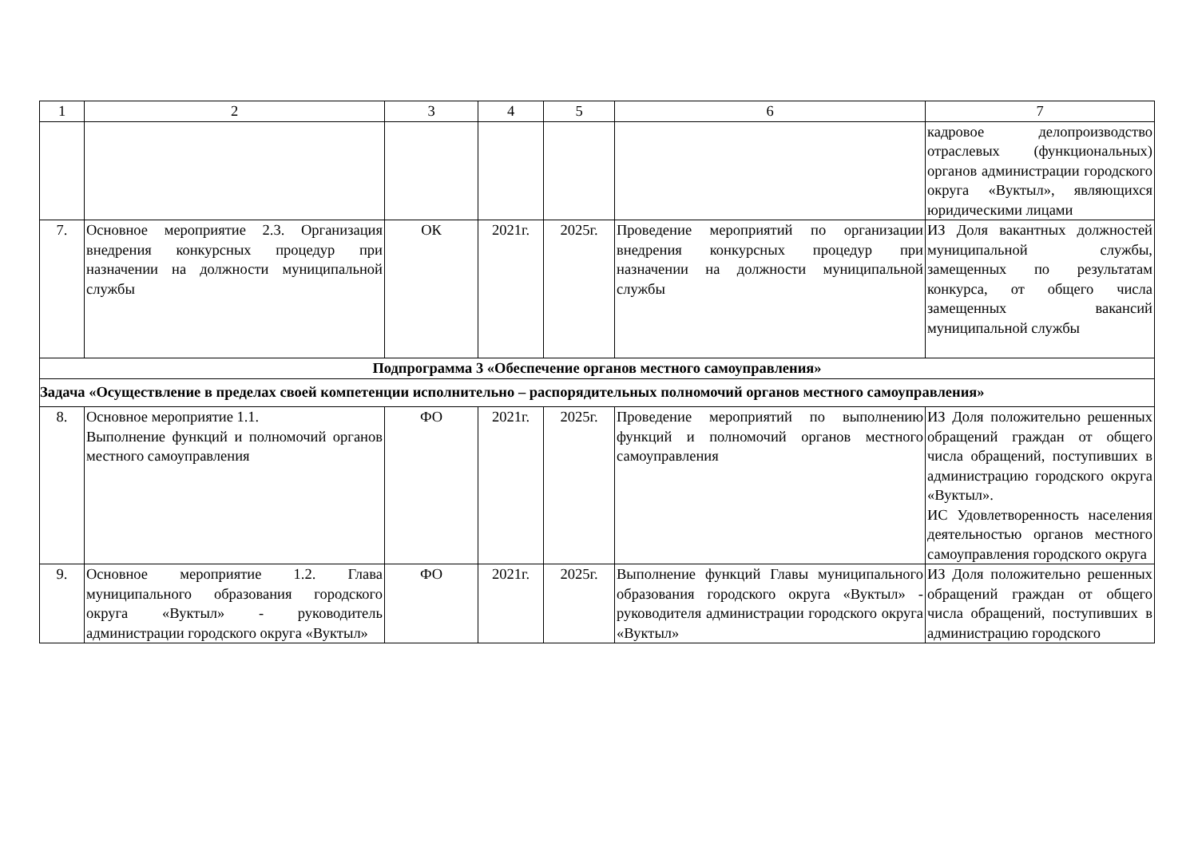| 1 | 2 | 3 | 4 | 5 | 6 | 7 |
| --- | --- | --- | --- | --- | --- | --- |
| | | | | | | кадровое делопроизводство отраслевых (функциональных) органов администрации городского округа «Вуктыл», являющихся юридическими лицами |
| 7. | Основное мероприятие 2.3. Организация внедрения конкурсных процедур при назначении на должности муниципальной службы | ОК | 2021г. | 2025г. | Проведение мероприятий по организации внедрения конкурсных процедур при назначении на должности муниципальной службы | ИЗ Доля вакантных должностей муниципальной службы, замещенных по результатам конкурса, от общего числа замещенных вакансий муниципальной службы |
| Подпрограмма 3 «Обеспечение органов местного самоуправления» | | | | | | |
| Задача «Осуществление в пределах своей компетенции исполнительно – распорядительных полномочий органов местного самоуправления» | | | | | | |
| 8. | Основное мероприятие 1.1. Выполнение функций и полномочий органов местного самоуправления | ФО | 2021г. | 2025г. | Проведение мероприятий по выполнению функций и полномочий органов местного самоуправления | ИЗ Доля положительно решенных обращений граждан от общего числа обращений, поступивших в администрацию городского округа «Вуктыл». ИС Удовлетворенность населения деятельностью органов местного самоуправления городского округа |
| 9. | Основное мероприятие 1.2. Глава муниципального образования городского округа «Вуктыл» - руководитель администрации городского округа «Вуктыл» | ФО | 2021г. | 2025г. | Выполнение функций Главы муниципального образования городского округа «Вуктыл» - руководителя администрации городского округа «Вуктыл» | ИЗ Доля положительно решенных обращений граждан от общего числа обращений, поступивших в администрацию городского |